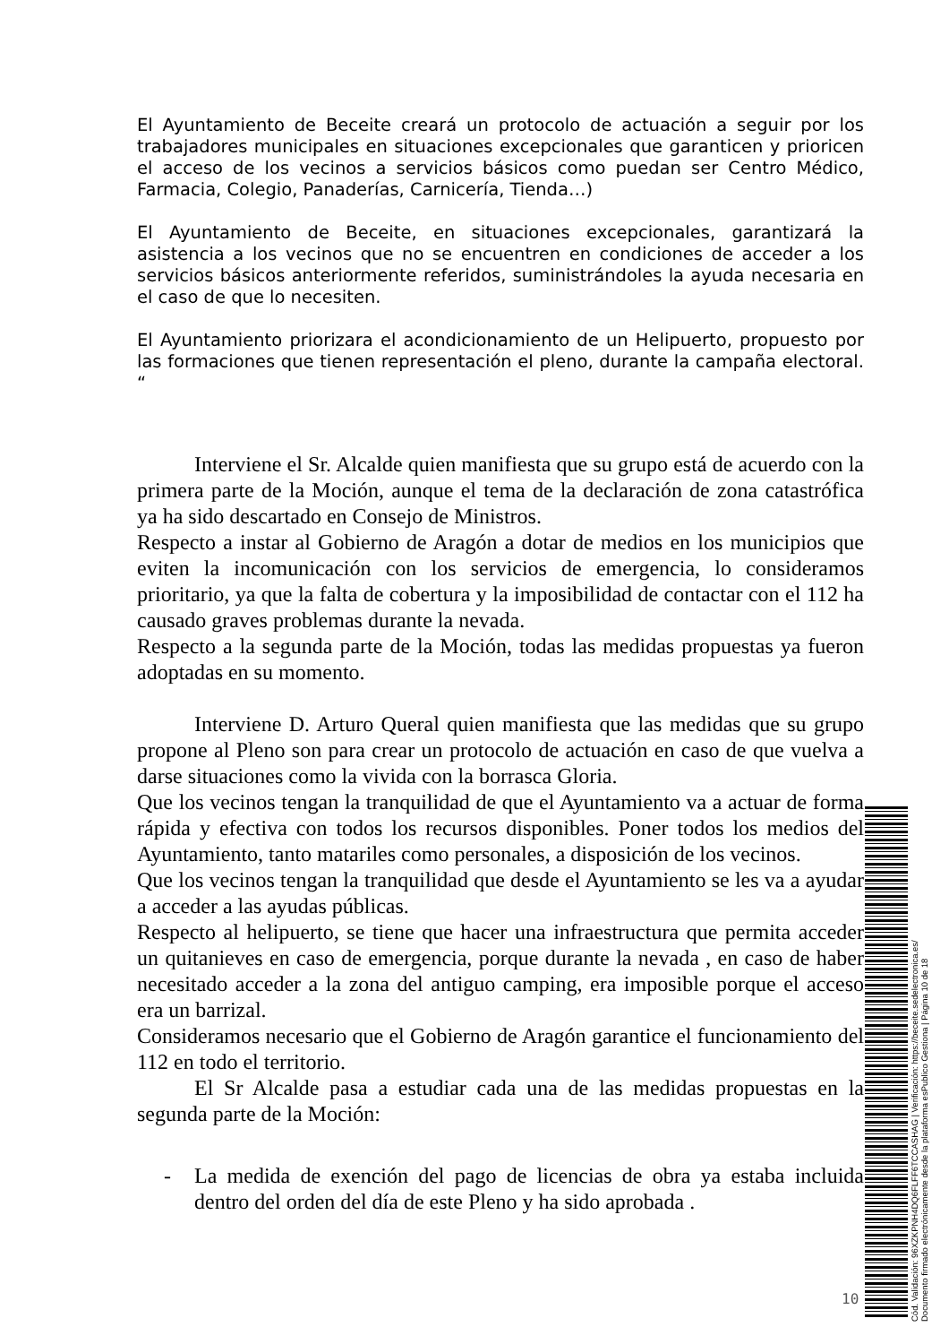El Ayuntamiento de Beceite creará un protocolo de actuación a seguir por los trabajadores municipales en situaciones excepcionales que garanticen y prioricen el acceso de los vecinos a servicios básicos como puedan ser Centro Médico, Farmacia, Colegio, Panaderías, Carnicería, Tienda…)
El Ayuntamiento de Beceite, en situaciones excepcionales, garantizará la asistencia a los vecinos que no se encuentren en condiciones de acceder a los servicios básicos anteriormente referidos, suministrándoles la ayuda necesaria en el caso de que lo necesiten.
El Ayuntamiento priorizara el acondicionamiento de un Helipuerto, propuesto por las formaciones que tienen representación el pleno, durante la campaña electoral. “
Interviene el Sr. Alcalde quien manifiesta que su grupo está de acuerdo con la primera parte de la Moción, aunque el tema de la declaración de zona catastrófica ya ha sido descartado en Consejo de Ministros.
Respecto a instar al Gobierno de Aragón a dotar de medios en los municipios que eviten la incomunicación con los servicios de emergencia, lo consideramos prioritario, ya que la falta de cobertura y la imposibilidad de contactar con el 112 ha causado graves problemas durante la nevada.
Respecto a la segunda parte de la Moción, todas las medidas propuestas ya fueron adoptadas en su momento.
Interviene D. Arturo Queral quien manifiesta que las medidas que su grupo propone al Pleno son para crear un protocolo de actuación en caso de que vuelva a darse situaciones como la vivida con la borrasca Gloria.
Que los vecinos tengan la tranquilidad de que el Ayuntamiento va a actuar de forma rápida y efectiva con todos los recursos disponibles. Poner todos los medios del Ayuntamiento, tanto matariles como personales, a disposición de los vecinos.
Que los vecinos tengan la tranquilidad que desde el Ayuntamiento se les va a ayudar a acceder a las ayudas públicas.
Respecto al helipuerto, se tiene que hacer una infraestructura que permita acceder un quitanieves en caso de emergencia, porque durante la nevada , en caso de haber necesitado acceder a la zona del antiguo camping, era imposible porque el acceso era un barrizal.
Consideramos necesario que el Gobierno de Aragón garantice el funcionamiento del 112 en todo el territorio.
El Sr Alcalde pasa a estudiar cada una de las medidas propuestas en la segunda parte de la Moción:
- La medida de exención del pago de licencias de obra ya estaba incluida dentro del orden del día de este Pleno y ha sido aprobada .
10
Cód. Validación: 96XZKPNH4DQ6FLFF6TCCASHAG | Verificación: https://beceite.sedelectronica.es/
Documento firmado electrónicamente desde la plataforma esPublico Gestiona | Página 10 de 18